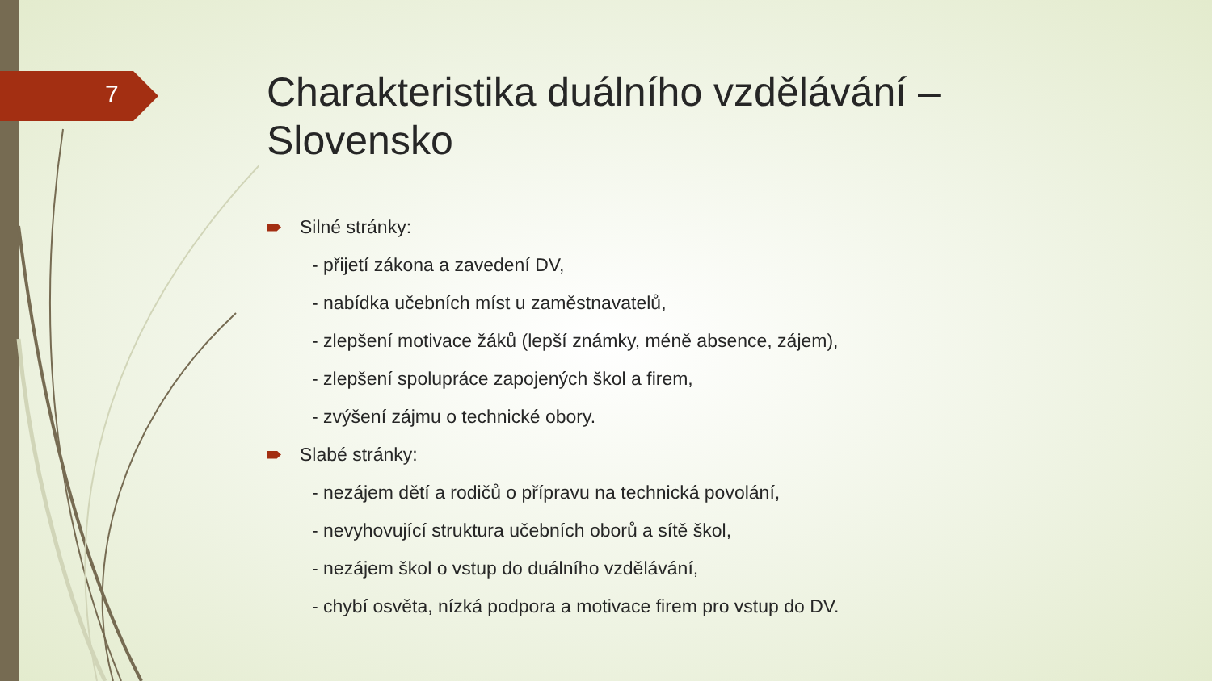7
Charakteristika duálního vzdělávání – Slovensko
Silné stránky:
- přijetí zákona a zavedení DV,
- nabídka učebních míst u zaměstnavatelů,
- zlepšení motivace žáků (lepší známky, méně absence, zájem),
- zlepšení spolupráce zapojených škol a firem,
- zvýšení zájmu o technické obory.
Slabé stránky:
- nezájem dětí a rodičů o přípravu na technická povolání,
- nevyhovující struktura učebních oborů a sítě škol,
- nezájem škol o vstup do duálního vzdělávání,
- chybí osvěta, nízká podpora a motivace firem pro vstup do DV.